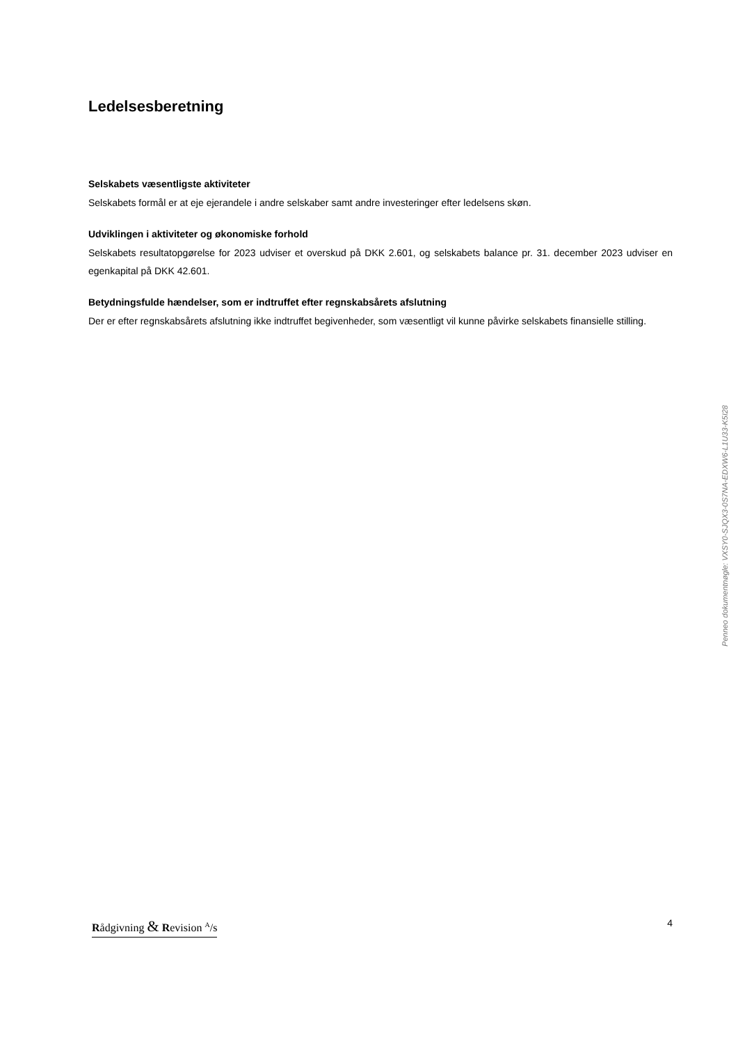Ledelsesberetning
Selskabets væsentligste aktiviteter
Selskabets formål er at eje ejerandele i andre selskaber samt andre investeringer efter ledelsens skøn.
Udviklingen i aktiviteter og økonomiske forhold
Selskabets resultatopgørelse for 2023 udviser et overskud på DKK 2.601, og selskabets balance pr. 31. december 2023 udviser en egenkapital på DKK 42.601.
Betydningsfulde hændelser, som er indtruffet efter regnskabsårets afslutning
Der er efter regnskabsårets afslutning ikke indtruffet begivenheder, som væsentligt vil kunne påvirke selskabets finansielle stilling.
Penneo dokumentnøgle: VXSY0-SJQX3-0S7NA-EDXW6-L1U33-K5I28
Rådgivning & Revision <sup>A</sup>/s 4